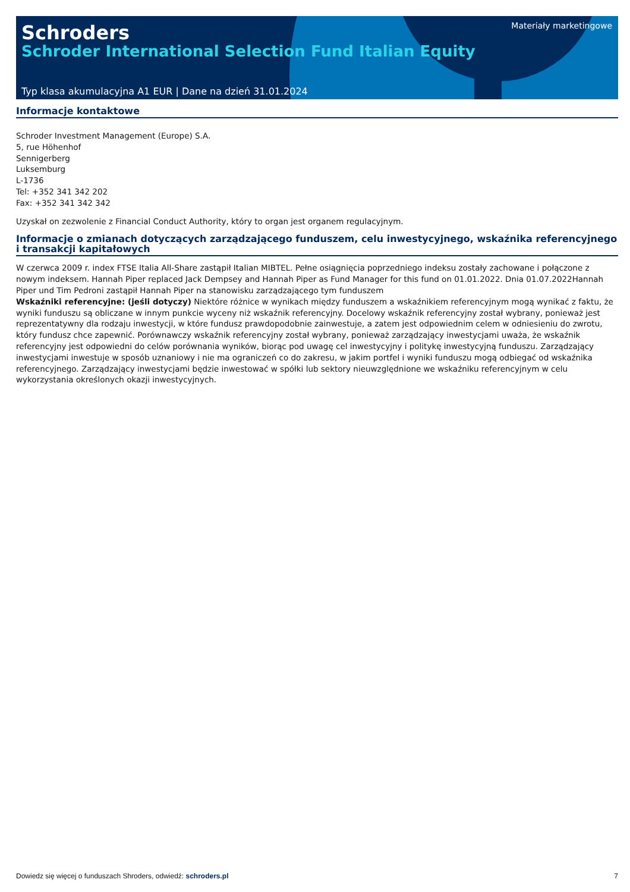Materiały marketingowe
Schroders
Schroder International Selection Fund Italian Equity
Typ klasa akumulacyjna A1 EUR | Dane na dzień 31.01.2024
Informacje kontaktowe
Schroder Investment Management (Europe) S.A.
5, rue Höhenhof
Sennigerberg
Luksemburg
L-1736
Tel: +352 341 342 202
Fax: +352 341 342 342
Uzyskał on zezwolenie z Financial Conduct Authority, który to organ jest organem regulacyjnym.
Informacje o zmianach dotyczących zarządzającego funduszem, celu inwestycyjnego, wskaźnika referencyjnego i transakcji kapitałowych
W czerwca 2009 r. index FTSE Italia All-Share zastąpił Italian MIBTEL. Pełne osiągnięcia poprzedniego indeksu zostały zachowane i połączone z nowym indeksem. Hannah Piper replaced Jack Dempsey and Hannah Piper as Fund Manager for this fund on 01.01.2022. Dnia 01.07.2022Hannah Piper und Tim Pedroni zastąpił Hannah Piper na stanowisku zarządzającego tym funduszem
Wskaźniki referencyjne: (jeśli dotyczy) Niektóre różnice w wynikach między funduszem a wskaźnikiem referencyjnym mogą wynikać z faktu, że wyniki funduszu są obliczane w innym punkcie wyceny niż wskaźnik referencyjny. Docelowy wskaźnik referencyjny został wybrany, ponieważ jest reprezentatywny dla rodzaju inwestycji, w które fundusz prawdopodobnie zainwestuje, a zatem jest odpowiednim celem w odniesieniu do zwrotu, który fundusz chce zapewnić. Porównawczy wskaźnik referencyjny został wybrany, ponieważ zarządzający inwestycjami uważa, że wskaźnik referencyjny jest odpowiedni do celów porównania wyników, biorąc pod uwagę cel inwestycyjny i politykę inwestycyjną funduszu. Zarządzający inwestycjami inwestuje w sposób uznaniowy i nie ma ograniczeń co do zakresu, w jakim portfel i wyniki funduszu mogą odbiegać od wskaźnika referencyjnego. Zarządzający inwestycjami będzie inwestować w spółki lub sektory nieuwzględnione we wskaźniku referencyjnym w celu wykorzystania określonych okazji inwestycyjnych.
Dowiedz się więcej o funduszach Shroders, odwiedź: schroders.pl 7